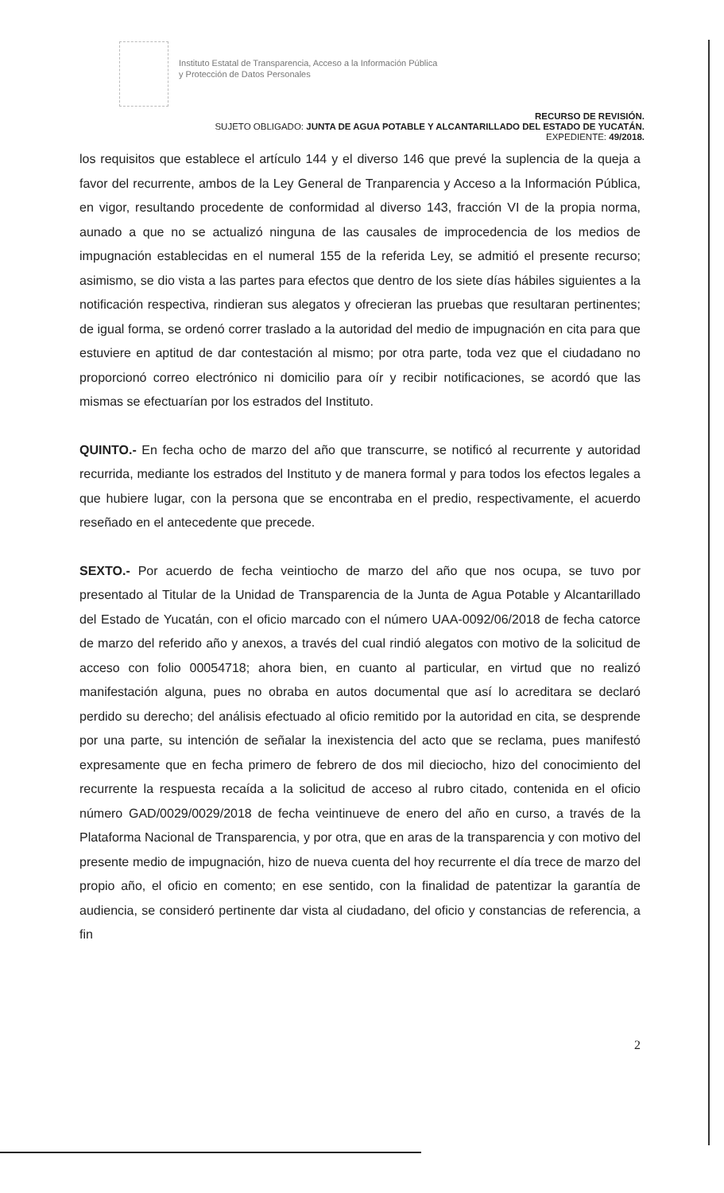Instituto Estatal de Transparencia, Acceso a la Información Pública
y Protección de Datos Personales
RECURSO DE REVISIÓN.
SUJETO OBLIGADO: JUNTA DE AGUA POTABLE Y ALCANTARILLADO DEL ESTADO DE YUCATÁN.
EXPEDIENTE: 49/2018.
los requisitos que establece el artículo 144 y el diverso 146 que prevé la suplencia de la queja a favor del recurrente, ambos de la Ley General de Tranparencia y Acceso a la Información Pública, en vigor, resultando procedente de conformidad al diverso 143, fracción VI de la propia norma, aunado a que no se actualizó ninguna de las causales de improcedencia de los medios de impugnación establecidas en el numeral 155 de la referida Ley, se admitió el presente recurso; asimismo, se dio vista a las partes para efectos que dentro de los siete días hábiles siguientes a la notificación respectiva, rindieran sus alegatos y ofrecieran las pruebas que resultaran pertinentes; de igual forma, se ordenó correr traslado a la autoridad del medio de impugnación en cita para que estuviere en aptitud de dar contestación al mismo; por otra parte, toda vez que el ciudadano no proporcionó correo electrónico ni domicilio para oír y recibir notificaciones, se acordó que las mismas se efectuarían por los estrados del Instituto.
QUINTO.- En fecha ocho de marzo del año que transcurre, se notificó al recurrente y autoridad recurrida, mediante los estrados del Instituto y de manera formal y para todos los efectos legales a que hubiere lugar, con la persona que se encontraba en el predio, respectivamente, el acuerdo reseñado en el antecedente que precede.
SEXTO.- Por acuerdo de fecha veintiocho de marzo del año que nos ocupa, se tuvo por presentado al Titular de la Unidad de Transparencia de la Junta de Agua Potable y Alcantarillado del Estado de Yucatán, con el oficio marcado con el número UAA-0092/06/2018 de fecha catorce de marzo del referido año y anexos, a través del cual rindió alegatos con motivo de la solicitud de acceso con folio 00054718; ahora bien, en cuanto al particular, en virtud que no realizó manifestación alguna, pues no obraba en autos documental que así lo acreditara se declaró perdido su derecho; del análisis efectuado al oficio remitido por la autoridad en cita, se desprende por una parte, su intención de señalar la inexistencia del acto que se reclama, pues manifestó expresamente que en fecha primero de febrero de dos mil dieciocho, hizo del conocimiento del recurrente la respuesta recaída a la solicitud de acceso al rubro citado, contenida en el oficio número GAD/0029/0029/2018 de fecha veintinueve de enero del año en curso, a través de la Plataforma Nacional de Transparencia, y por otra, que en aras de la transparencia y con motivo del presente medio de impugnación, hizo de nueva cuenta del hoy recurrente el día trece de marzo del propio año, el oficio en comento; en ese sentido, con la finalidad de patentizar la garantía de audiencia, se consideró pertinente dar vista al ciudadano, del oficio y constancias de referencia, a fin
2